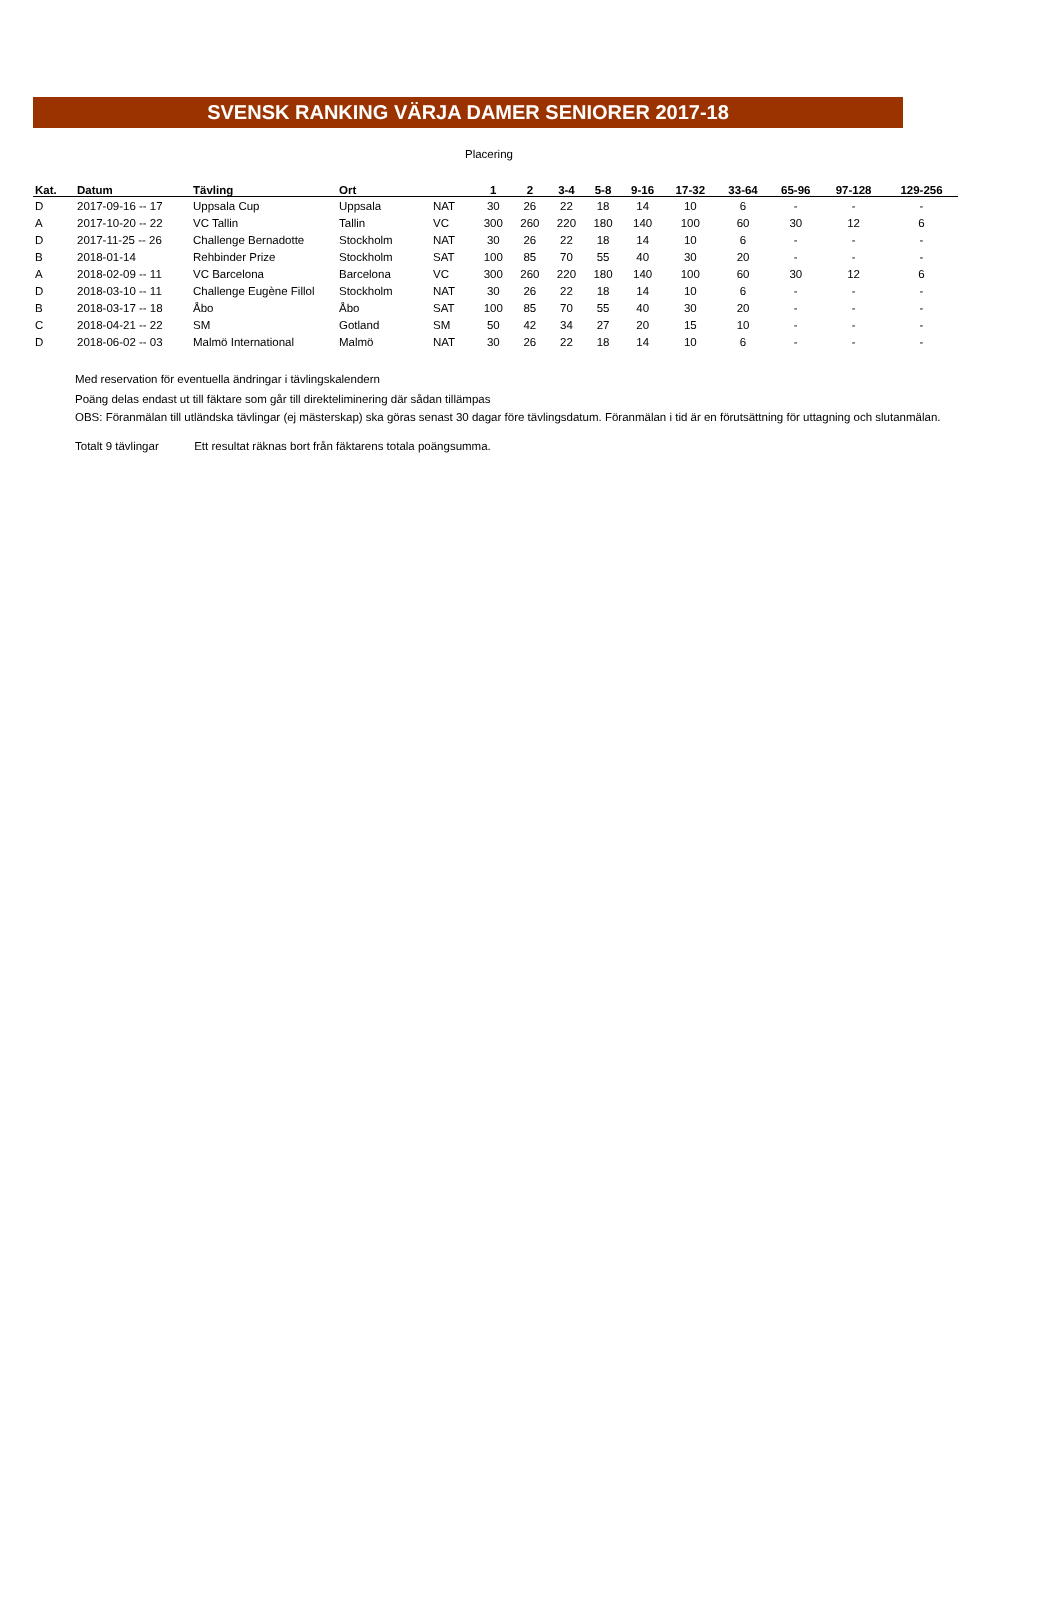SVENSK RANKING VÄRJA DAMER SENIORER 2017-18
Placering
| Kat. | Datum | Tävling | Ort | | 1 | 2 | 3-4 | 5-8 | 9-16 | 17-32 | 33-64 | 65-96 | 97-128 | 129-256 |
| --- | --- | --- | --- | --- | --- | --- | --- | --- | --- | --- | --- | --- | --- | --- |
| D | 2017-09-16 -- 17 | Uppsala Cup | Uppsala | NAT | 30 | 26 | 22 | 18 | 14 | 10 | 6 | - | - | - |
| A | 2017-10-20 -- 22 | VC Tallin | Tallin | VC | 300 | 260 | 220 | 180 | 140 | 100 | 60 | 30 | 12 | 6 |
| D | 2017-11-25 -- 26 | Challenge Bernadotte | Stockholm | NAT | 30 | 26 | 22 | 18 | 14 | 10 | 6 | - | - | - |
| B | 2018-01-14 | Rehbinder Prize | Stockholm | SAT | 100 | 85 | 70 | 55 | 40 | 30 | 20 | - | - | - |
| A | 2018-02-09 -- 11 | VC Barcelona | Barcelona | VC | 300 | 260 | 220 | 180 | 140 | 100 | 60 | 30 | 12 | 6 |
| D | 2018-03-10 -- 11 | Challenge Eugène Fillol | Stockholm | NAT | 30 | 26 | 22 | 18 | 14 | 10 | 6 | - | - | - |
| B | 2018-03-17 -- 18 | Åbo | Åbo | SAT | 100 | 85 | 70 | 55 | 40 | 30 | 20 | - | - | - |
| C | 2018-04-21 -- 22 | SM | Gotland | SM | 50 | 42 | 34 | 27 | 20 | 15 | 10 | - | - | - |
| D | 2018-06-02 -- 03 | Malmö International | Malmö | NAT | 30 | 26 | 22 | 18 | 14 | 10 | 6 | - | - | - |
Med reservation för eventuella ändringar i tävlingskalendern
Poäng delas endast ut till fäktare som går till direkteliminering där sådan tillämpas
OBS: Föranmälan till utländska tävlingar (ej mästerskap) ska göras senast 30 dagar före tävlingsdatum. Föranmälan i tid är en förutsättning för uttagning och slutanmälan.
Totalt 9 tävlingar Ett resultat räknas bort från fäktarens totala poängsumma.